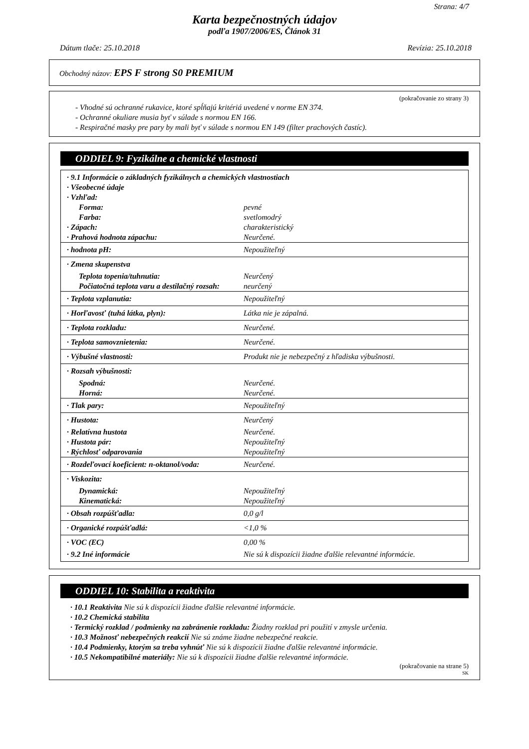Strana: 4/7
Karta bezpečnostných údajov
podľa 1907/2006/ES, Článok 31
Dátum tlače: 25.10.2018 Revízia: 25.10.2018
Obchodný názov: EPS F strong S0 PREMIUM
(pokračovanie zo strany 3)
- Vhodné sú ochranné rukavice, ktoré spĺňajú kritériá uvedené v norme EN 374.
- Ochranné okuliare musia byť v súlade s normou EN 166.
- Respiračné masky pre pary by mali byť v súlade s normou EN 149 (filter prachových častíc).
ODDIEL 9: Fyzikálne a chemické vlastnosti
| · 9.1 Informácie o základných fyzikálnych a chemických vlastnostiach | |
| · Všeobecné údaje | |
| · Vzhľad: | |
| Forma: | pevné |
| Farba: | svetlomodrý |
| · Zápach: | charakteristický |
| · Prahová hodnota zápachu: | Neurčené. |
| · hodnota pH: | Nepoužiteľný |
| · Zmena skupenstva | |
| Teplota topenia/tuhnutia: | Neurčený |
| Počiatočná teplota varu a destilačný rozsah: | neurčený |
| · Teplota vzplanutia: | Nepoužiteľný |
| · Horľavosť (tuhá látka, plyn): | Látka nie je zápalná. |
| · Teplota rozkladu: | Neurčené. |
| · Teplota samovznietenia: | Neurčené. |
| · Výbušné vlastnosti: | Produkt nie je nebezpečný z hľadiska výbušnosti. |
| · Rozsah výbušnosti: | |
| Spodná: | Neurčené. |
| Horná: | Neurčené. |
| · Tlak pary: | Nepoužiteľný |
| · Hustota: | Neurčený |
| · Relatívna hustota | Neurčené. |
| · Hustota pár: | Nepoužiteľný |
| · Rýchlosť odparovania | Nepoužiteľný |
| · Rozdeľovací koeficient: n-oktanol/voda: | Neurčené. |
| · Viskozita: | |
| Dynamická: | Nepoužiteľný |
| Kinematická: | Nepoužiteľný |
| · Obsah rozpúšťadla: | 0,0 g/l |
| · Organické rozpúšťadlá: | <1,0 % |
| · VOC (EC) | 0,00 % |
| · 9.2 Iné informácie | Nie sú k dispozícii žiadne ďalšie relevantné informácie. |
ODDIEL 10: Stabilita a reaktivita
· 10.1 Reaktivita Nie sú k dispozícii žiadne ďalšie relevantné informácie.
· 10.2 Chemická stabilita
· Termický rozklad / podmienky na zabránenie rozkladu: Žiadny rozklad pri použití v zmysle určenia.
· 10.3 Možnosť nebezpečných reakcií Nie sú známe žiadne nebezpečné reakcie.
· 10.4 Podmienky, ktorým sa treba vyhnúť Nie sú k dispozícii žiadne ďalšie relevantné informácie.
· 10.5 Nekompatibilné materiály: Nie sú k dispozícii žiadne ďalšie relevantné informácie.
(pokračovanie na strane 5)
SK